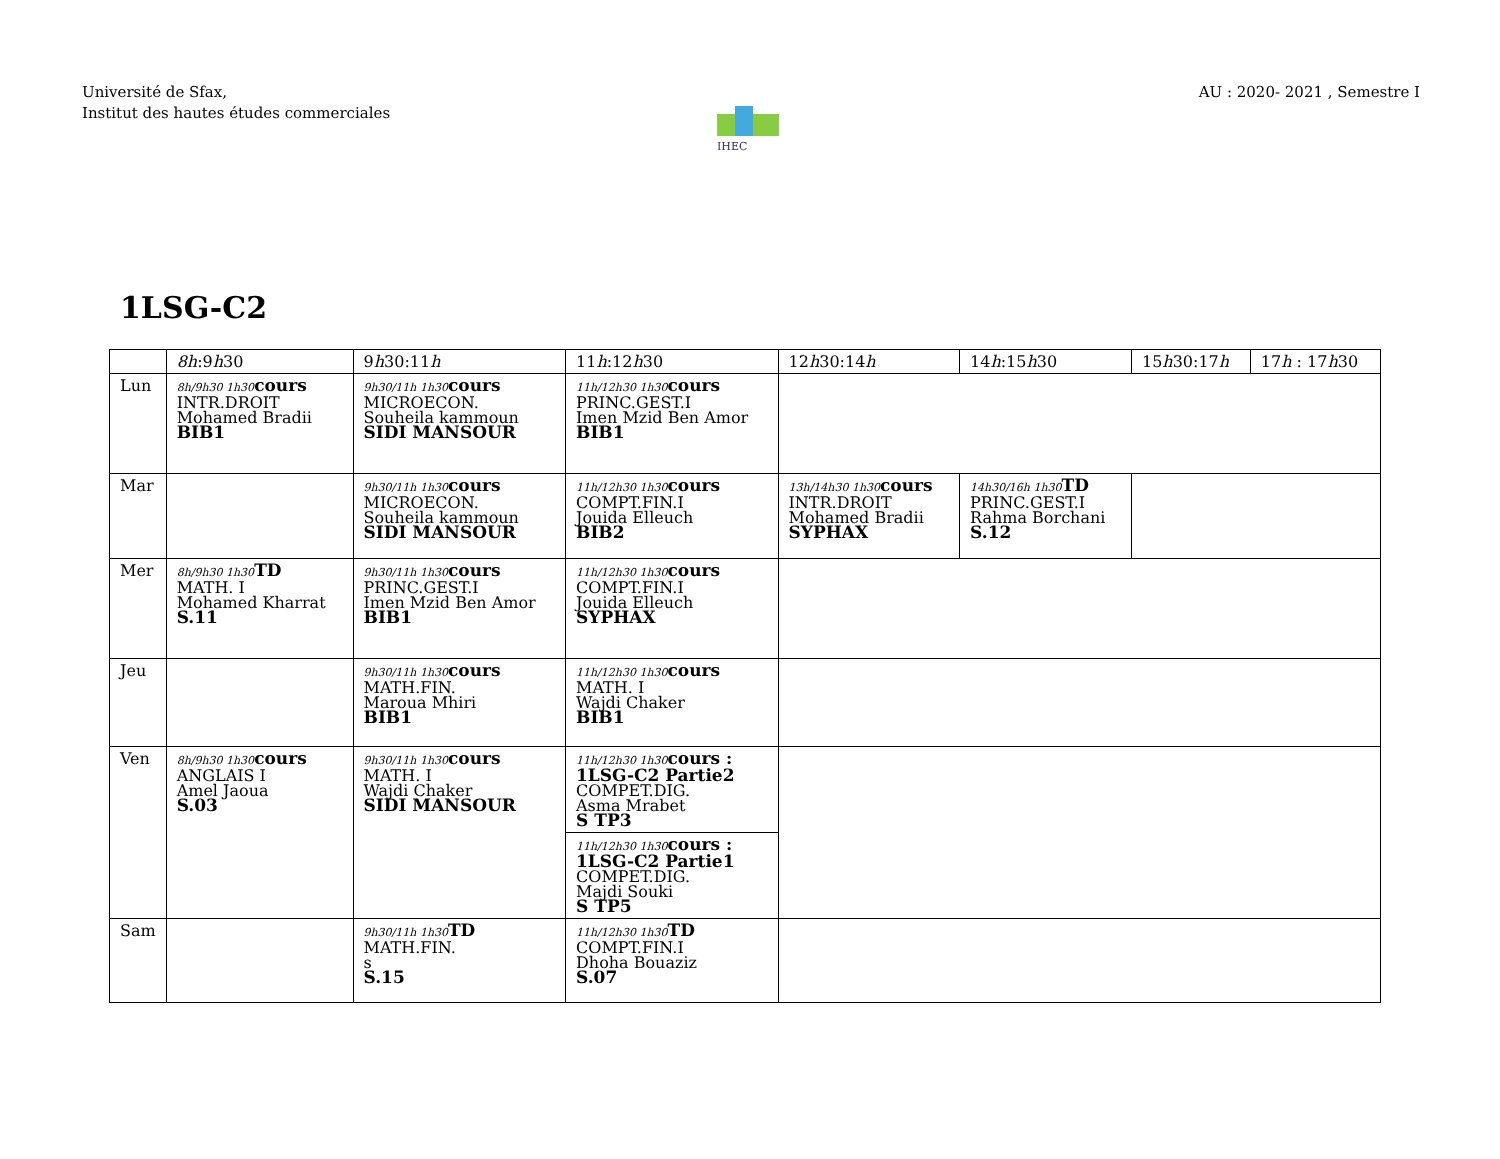Université de Sfax,
Institut des hautes études commerciales
AU : 2020- 2021 , Semestre I
IHEC
1LSG-C2
| | 8h :9 h 30 | 9 h 30:11 h | 11 h :12 h 30 | 12 h 30:14 h | 14 h :15 h 30 | 15 h 30:17 h | 17 h : 17 h 30 |
| --- | --- | --- | --- | --- | --- | --- | --- |
| Lun | 8h/9h30 1h30 cours INTR.DROIT Mohamed Bradii BIB1 | 9h30/11h 1h30 cours MICROECON. Souheila kammoun SIDI MANSOUR | 11h/12h30 1h30 cours PRINC.GEST.I Imen Mzid Ben Amor BIB1 | | | | |
| Mar | | 9h30/11h 1h30 cours MICROECON. Souheila kammoun SIDI MANSOUR | 11h/12h30 1h30 cours COMPT.FIN.I Jouida Elleuch BIB2 | 13h/14h30 1h30 cours INTR.DROIT Mohamed Bradii SYPHAX | 14h30/16h 1h30 TD PRINC.GEST.I Rahma Borchani S.12 | | |
| Mer | 8h/9h30 1h30 TD MATH. I Mohamed Kharrat S.11 | 9h30/11h 1h30 cours PRINC.GEST.I Imen Mzid Ben Amor BIB1 | 11h/12h30 1h30 cours COMPT.FIN.I Jouida Elleuch SYPHAX | | | | |
| Jeu | | 9h30/11h 1h30 cours MATH.FIN. Maroua Mhiri BIB1 | 11h/12h30 1h30 cours MATH. I Wajdi Chaker BIB1 | | | | |
| Ven | 8h/9h30 1h30 cours ANGLAIS I Amel Jaoua S.03 | 9h30/11h 1h30 cours MATH. I Wajdi Chaker SIDI MANSOUR | 11h/12h30 1h30 cours : 1LSG-C2 Partie2 COMPET.DIG. Asma Mrabet S TP3 11h/12h30 1h30 cours : 1LSG-C2 Partie1 COMPET.DIG. Majdi Souki S TP5 | | | | |
| Sam | | 9h30/11h 1h30 TD MATH.FIN. s S.15 | 11h/12h30 1h30 TD COMPT.FIN.I Dhoha Bouaziz S.07 | | | | |